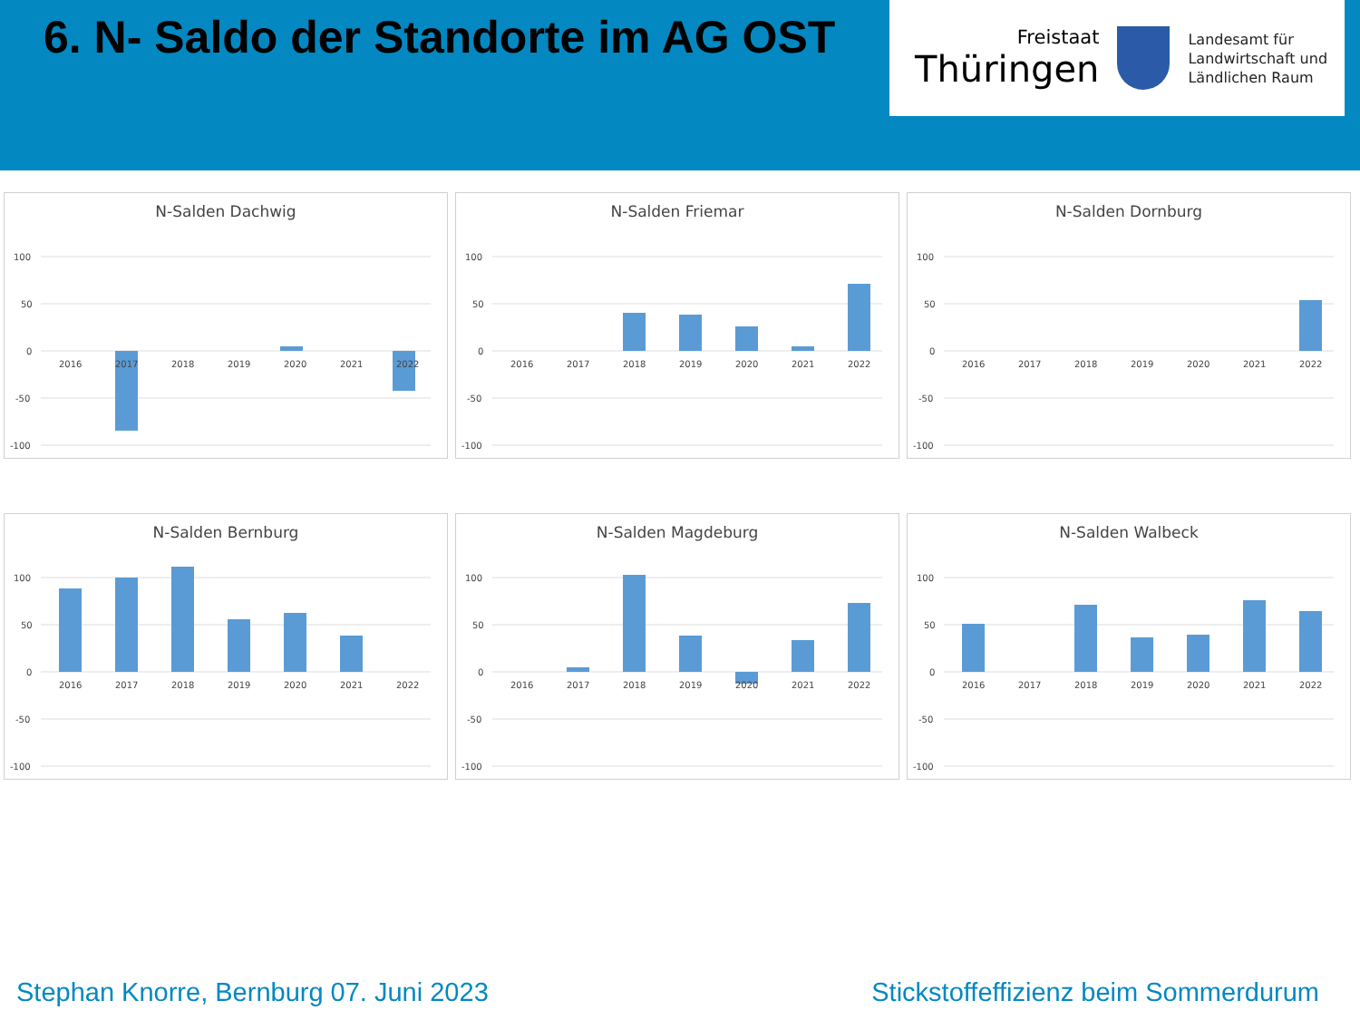6. N- Saldo der Standorte im AG OST
Freistaat
Thüringen
Landesamt für
Landwirtschaft und
Ländlichen Raum
N-Salden Dachwig
100
50
0
-50
-100
2016
2017
2018
2019
2020
2021
2022
N-Salden Friemar
100
50
0
-50
-100
2016
2017
2018
2019
2020
2021
2022
N-Salden Dornburg
100
50
0
-50
-100
2016
2017
2018
2019
2020
2021
2022
N-Salden Bernburg
100
50
0
-50
-100
2016
2017
2018
2019
2020
2021
2022
N-Salden Magdeburg
100
50
0
-50
-100
2016
2017
2018
2019
2020
2021
2022
N-Salden Walbeck
100
50
0
-50
-100
2016
2017
2018
2019
2020
2021
2022
Stephan Knorre, Bernburg 07. Juni 2023 Stickstoffeffizienz beim Sommerdurum